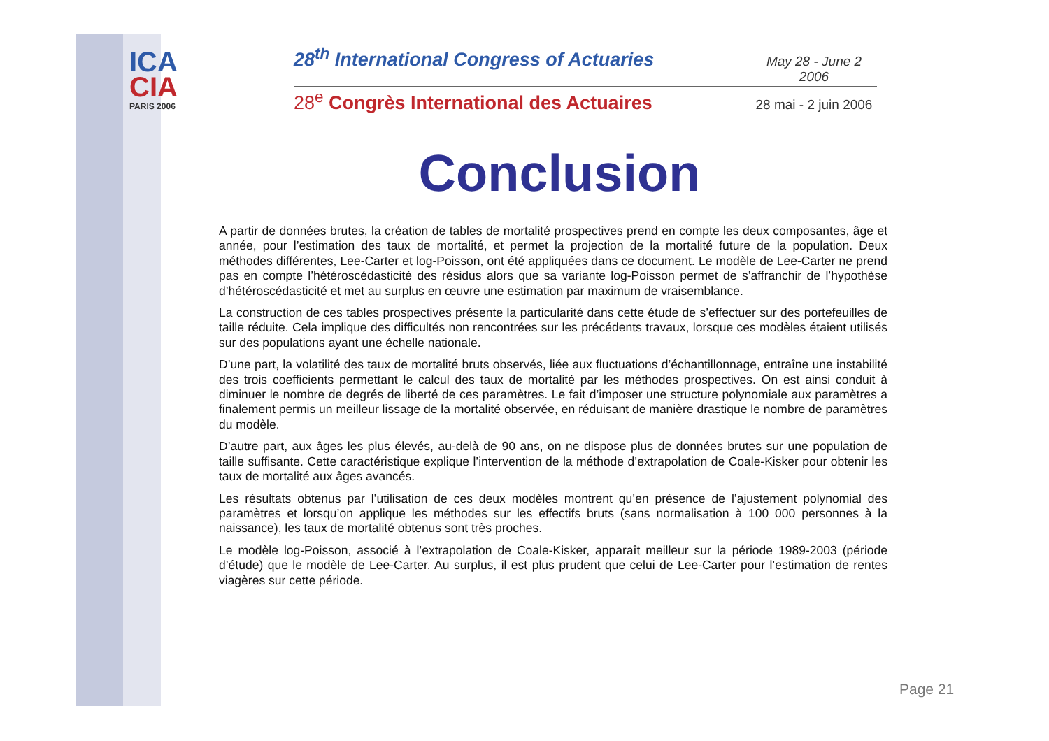ICA
CIA
PARIS 2006
28<sup>th</sup> International Congress of Actuaries May 28 - June 2 2006
28<sup>e</sup> Congrès International des Actuaires 28 mai - 2 juin 2006
Conclusion
A partir de données brutes, la création de tables de mortalité prospectives prend en compte les deux composantes, âge et année, pour l’estimation des taux de mortalité, et permet la projection de la mortalité future de la population. Deux méthodes différentes, Lee-Carter et log-Poisson, ont été appliquées dans ce document. Le modèle de Lee-Carter ne prend pas en compte l’hétéroscédasticité des résidus alors que sa variante log-Poisson permet de s’affranchir de l’hypothèse d’hétéroscédasticité et met au surplus en œuvre une estimation par maximum de vraisemblance.
La construction de ces tables prospectives présente la particularité dans cette étude de s’effectuer sur des portefeuilles de taille réduite. Cela implique des difficultés non rencontrées sur les précédents travaux, lorsque ces modèles étaient utilisés sur des populations ayant une échelle nationale.
D’une part, la volatilité des taux de mortalité bruts observés, liée aux fluctuations d’échantillonnage, entraîne une instabilité des trois coefficients permettant le calcul des taux de mortalité par les méthodes prospectives. On est ainsi conduit à diminuer le nombre de degrés de liberté de ces paramètres. Le fait d’imposer une structure polynomiale aux paramètres a finalement permis un meilleur lissage de la mortalité observée, en réduisant de manière drastique le nombre de paramètres du modèle.
D’autre part, aux âges les plus élevés, au-delà de 90 ans, on ne dispose plus de données brutes sur une population de taille suffisante. Cette caractéristique explique l’intervention de la méthode d’extrapolation de Coale-Kisker pour obtenir les taux de mortalité aux âges avancés.
Les résultats obtenus par l’utilisation de ces deux modèles montrent qu’en présence de l’ajustement polynomial des paramètres et lorsqu’on applique les méthodes sur les effectifs bruts (sans normalisation à 100 000 personnes à la naissance), les taux de mortalité obtenus sont très proches.
Le modèle log-Poisson, associé à l’extrapolation de Coale-Kisker, apparaît meilleur sur la période 1989-2003 (période d’étude) que le modèle de Lee-Carter. Au surplus, il est plus prudent que celui de Lee-Carter pour l’estimation de rentes viagères sur cette période.
Page 21